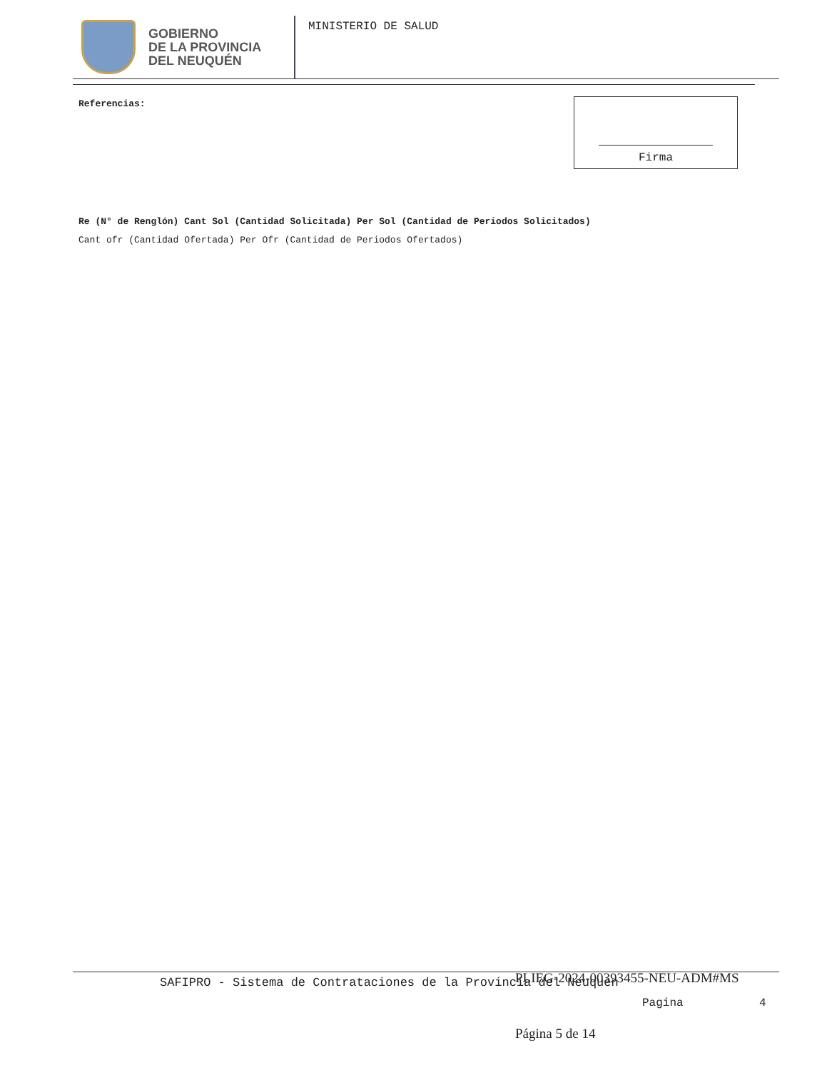GOBIERNO
DE LA PROVINCIA
DEL NEUQUÉN
MINISTERIO DE SALUD
Referencias: Firma
Re (N° de Renglón) Cant Sol (Cantidad Solicitada) Per Sol (Cantidad de Periodos Solicitados)
Cant ofr (Cantidad Ofertada) Per Ofr (Cantidad de Periodos Ofertados)
SAFIPRO - Sistema de Contrataciones de la Provincia del Neuquen
PLIEG-2024-00393455-NEU-ADM#MS
Pagina 4
Página 5 de 14